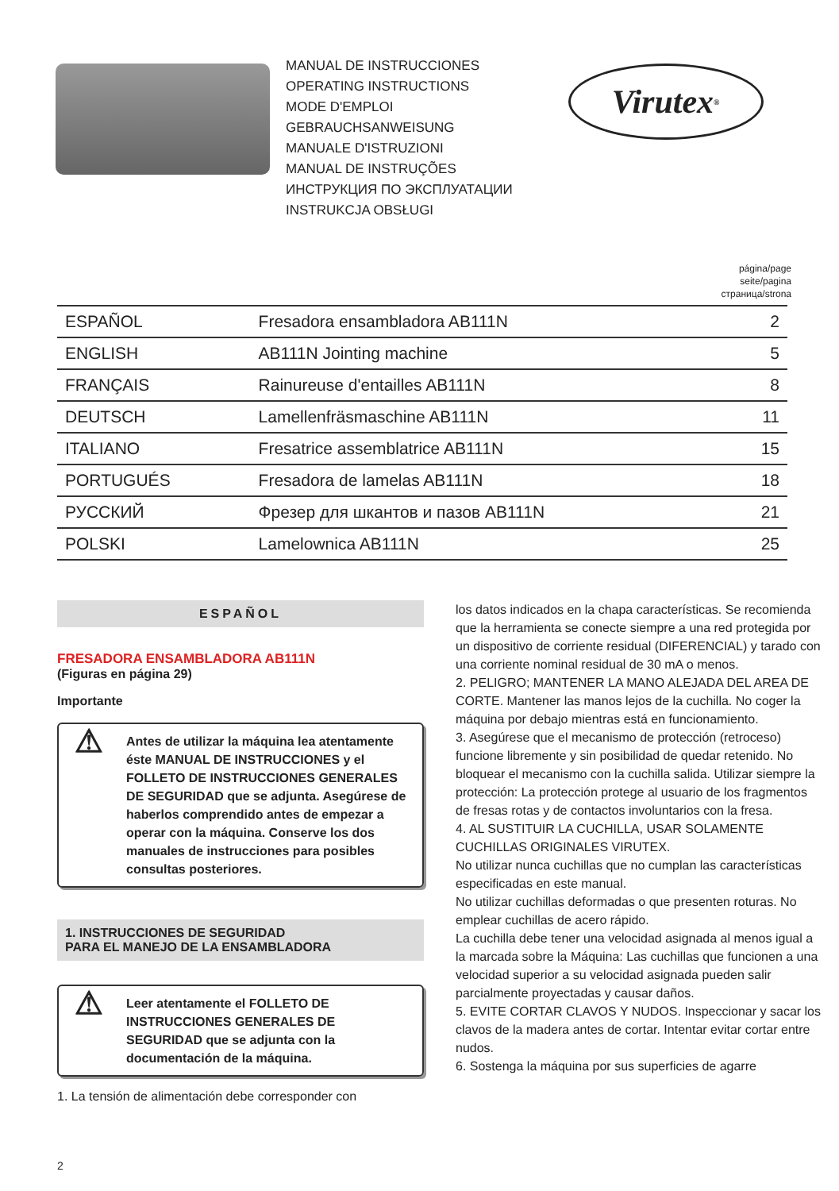MANUAL DE INSTRUCCIONES
OPERATING INSTRUCTIONS
MODE D'EMPLOI
GEBRAUCHSANWEISUNG
MANUALE D'ISTRUZIONI
MANUAL DE INSTRUÇÕES
ИНСТРУКЦИЯ ПО ЭКСПЛУАТАЦИИ
INSTRUKCJA OBSŁUGI
Virutex<sup>®</sup>
página/page
seite/pagina
страница/strona
| ESPAÑOL | Fresadora ensambladora AB111N | 2 |
| ENGLISH | AB111N Jointing machine | 5 |
| FRANÇAIS | Rainureuse d'entailles AB111N | 8 |
| DEUTSCH | Lamellenfräsmaschine AB111N | 11 |
| ITALIANO | Fresatrice assemblatrice AB111N | 15 |
| PORTUGUÉS | Fresadora de lamelas AB111N | 18 |
| РУССКИЙ | Фрезер для шкантов и пазов AB111N | 21 |
| POLSKI | Lamelownica AB111N | 25 |
ESPAÑOL
FRESADORA ENSAMBLADORA AB111N
(Figuras en página 29)
Importante
⚠ Antes de utilizar la máquina lea atentamente éste MANUAL DE INSTRUCCIONES y el FOLLETO DE INSTRUCCIONES GENERALES DE SEGURIDAD que se adjunta. Asegúrese de haberlos comprendido antes de empezar a operar con la máquina. Conserve los dos manuales de instrucciones para posibles consultas posteriores.
1. INSTRUCCIONES DE SEGURIDAD
PARA EL MANEJO DE LA ENSAMBLADORA
⚠ Leer atentamente el FOLLETO DE INSTRUCCIONES GENERALES DE SEGURIDAD que se adjunta con la documentación de la máquina.
1. La tensión de alimentación debe corresponder con
los datos indicados en la chapa características. Se recomienda que la herramienta se conecte siempre a una red protegida por un dispositivo de corriente residual (DIFERENCIAL) y tarado con una corriente nominal residual de 30 mA o menos.
2. PELIGRO; MANTENER LA MANO ALEJADA DEL AREA DE CORTE. Mantener las manos lejos de la cuchilla. No coger la máquina por debajo mientras está en funcionamiento.
3. Asegúrese que el mecanismo de protección (retroceso) funcione libremente y sin posibilidad de quedar retenido. No bloquear el mecanismo con la cuchilla salida. Utilizar siempre la protección: La protección protege al usuario de los fragmentos de fresas rotas y de contactos involuntarios con la fresa.
4. AL SUSTITUIR LA CUCHILLA, USAR SOLAMENTE CUCHILLAS ORIGINALES VIRUTEX.
No utilizar nunca cuchillas que no cumplan las características especificadas en este manual.
No utilizar cuchillas deformadas o que presenten roturas. No emplear cuchillas de acero rápido.
La cuchilla debe tener una velocidad asignada al menos igual a la marcada sobre la Máquina: Las cuchillas que funcionen a una velocidad superior a su velocidad asignada pueden salir parcialmente proyectadas y causar daños.
5. EVITE CORTAR CLAVOS Y NUDOS. Inspeccionar y sacar los clavos de la madera antes de cortar. Intentar evitar cortar entre nudos.
6. Sostenga la máquina por sus superficies de agarre
2